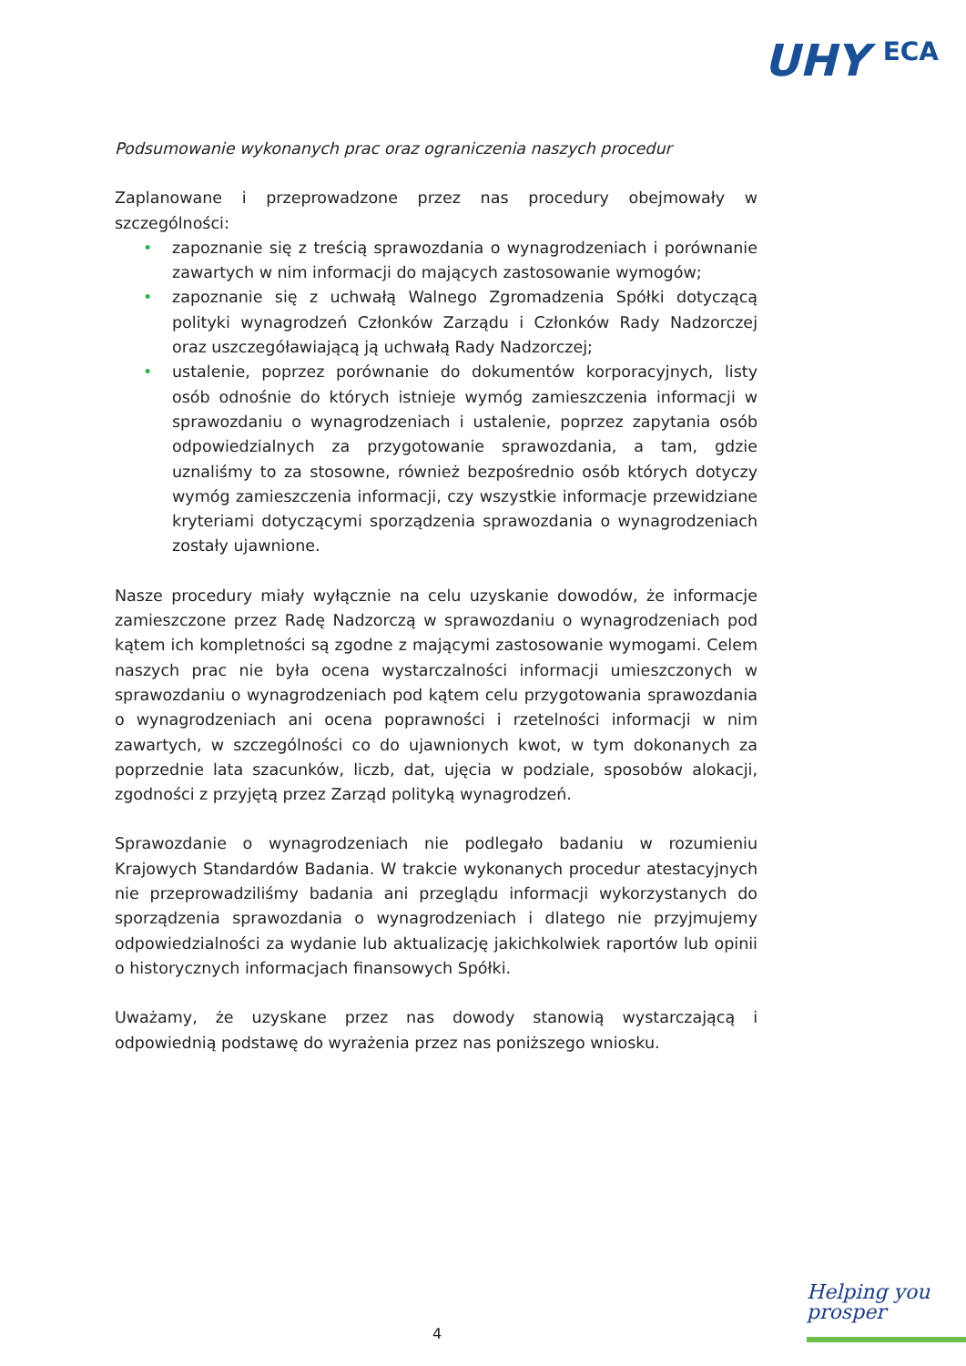UHY <sup>ECA</sup>
Podsumowanie wykonanych prac oraz ograniczenia naszych procedur
Zaplanowane i przeprowadzone przez nas procedury obejmowały w szczególności:
• zapoznanie się z treścią sprawozdania o wynagrodzeniach i porównanie zawartych w nim informacji do mających zastosowanie wymogów;
• zapoznanie się z uchwałą Walnego Zgromadzenia Spółki dotyczącą polityki wynagrodzeń Członków Zarządu i Członków Rady Nadzorczej oraz uszczegóławiającą ją uchwałą Rady Nadzorczej;
• ustalenie, poprzez porównanie do dokumentów korporacyjnych, listy osób odnośnie do których istnieje wymóg zamieszczenia informacji w sprawozdaniu o wynagrodzeniach i ustalenie, poprzez zapytania osób odpowiedzialnych za przygotowanie sprawozdania, a tam, gdzie uznaliśmy to za stosowne, również bezpośrednio osób których dotyczy wymóg zamieszczenia informacji, czy wszystkie informacje przewidziane kryteriami dotyczącymi sporządzenia sprawozdania o wynagrodzeniach zostały ujawnione.
Nasze procedury miały wyłącznie na celu uzyskanie dowodów, że informacje zamieszczone przez Radę Nadzorczą w sprawozdaniu o wynagrodzeniach pod kątem ich kompletności są zgodne z mającymi zastosowanie wymogami. Celem naszych prac nie była ocena wystarczalności informacji umieszczonych w sprawozdaniu o wynagrodzeniach pod kątem celu przygotowania sprawozdania o wynagrodzeniach ani ocena poprawności i rzetelności informacji w nim zawartych, w szczególności co do ujawnionych kwot, w tym dokonanych za poprzednie lata szacunków, liczb, dat, ujęcia w podziale, sposobów alokacji, zgodności z przyjętą przez Zarząd polityką wynagrodzeń.
Sprawozdanie o wynagrodzeniach nie podlegało badaniu w rozumieniu Krajowych Standardów Badania. W trakcie wykonanych procedur atestacyjnych nie przeprowadziliśmy badania ani przeglądu informacji wykorzystanych do sporządzenia sprawozdania o wynagrodzeniach i dlatego nie przyjmujemy odpowiedzialności za wydanie lub aktualizację jakichkolwiek raportów lub opinii o historycznych informacjach finansowych Spółki.
Uważamy, że uzyskane przez nas dowody stanowią wystarczającą i odpowiednią podstawę do wyrażenia przez nas poniższego wniosku.
Helping you
prosper
4